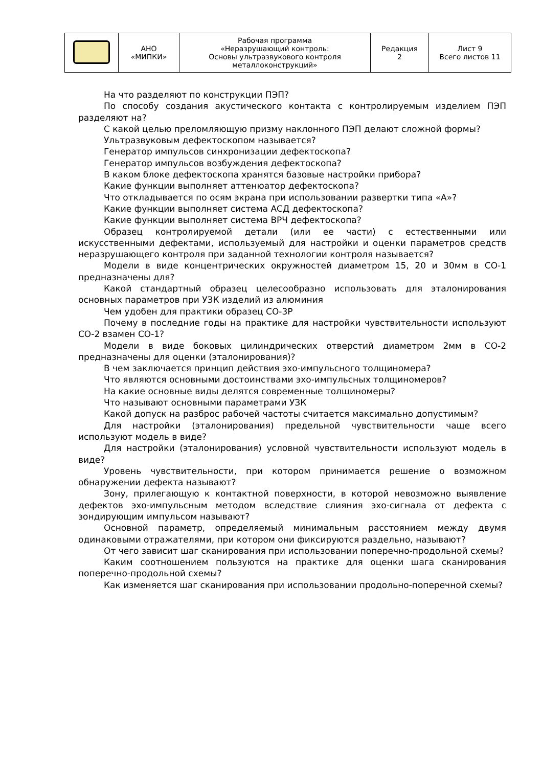| | АНО «МИПКИ» | Рабочая программа «Неразрушающий контроль: Основы ультразвукового контроля металлоконструкций» | Редакция 2 | Лист 9 Всего листов 11 |
На что разделяют по конструкции ПЭП?
По способу создания акустического контакта с контролируемым изделием ПЭП разделяют на?
С какой целью преломляющую призму наклонного ПЭП делают сложной формы?
Ультразвуковым дефектоскопом называется?
Генератор импульсов синхронизации дефектоскопа?
Генератор импульсов возбуждения дефектоскопа?
В каком блоке дефектоскопа хранятся базовые настройки прибора?
Какие функции выполняет аттенюатор дефектоскопа?
Что откладывается по осям экрана при использовании развертки типа «А»?
Какие функции выполняет система АСД дефектоскопа?
Какие функции выполняет система ВРЧ дефектоскопа?
Образец контролируемой детали (или ее части) с естественными или искусственными дефектами, используемый для настройки и оценки параметров средств неразрушающего контроля при заданной технологии контроля называется?
Модели в виде концентрических окружностей диаметром 15, 20 и 30мм в СО-1 предназначены для?
Какой стандартный образец целесообразно использовать для эталонирования основных параметров при УЗК изделий из алюминия
Чем удобен для практики образец СО-3Р
Почему в последние годы на практике для настройки чувствительности используют СО-2 взамен СО-1?
Модели в виде боковых цилиндрических отверстий диаметром 2мм в СО-2 предназначены для оценки (эталонирования)?
В чем заключается принцип действия эхо-импульсного толщиномера?
Что являются основными достоинствами эхо-импульсных толщиномеров?
На какие основные виды делятся современные толщиномеры?
Что называют основными параметрами УЗК
Какой допуск на разброс рабочей частоты считается максимально допустимым?
Для настройки (эталонирования) предельной чувствительности чаще всего используют модель в виде?
Для настройки (эталонирования) условной чувствительности используют модель в виде?
Уровень чувствительности, при котором принимается решение о возможном обнаружении дефекта называют?
Зону, прилегающую к контактной поверхности, в которой невозможно выявление дефектов эхо-импульсным методом вследствие слияния эхо-сигнала от дефекта с зондирующим импульсом называют?
Основной параметр, определяемый минимальным расстоянием между двумя одинаковыми отражателями, при котором они фиксируются раздельно, называют?
От чего зависит шаг сканирования при использовании поперечно-продольной схемы?
Каким соотношением пользуются на практике для оценки шага сканирования поперечно-продольной схемы?
Как изменяется шаг сканирования при использовании продольно-поперечной схемы?